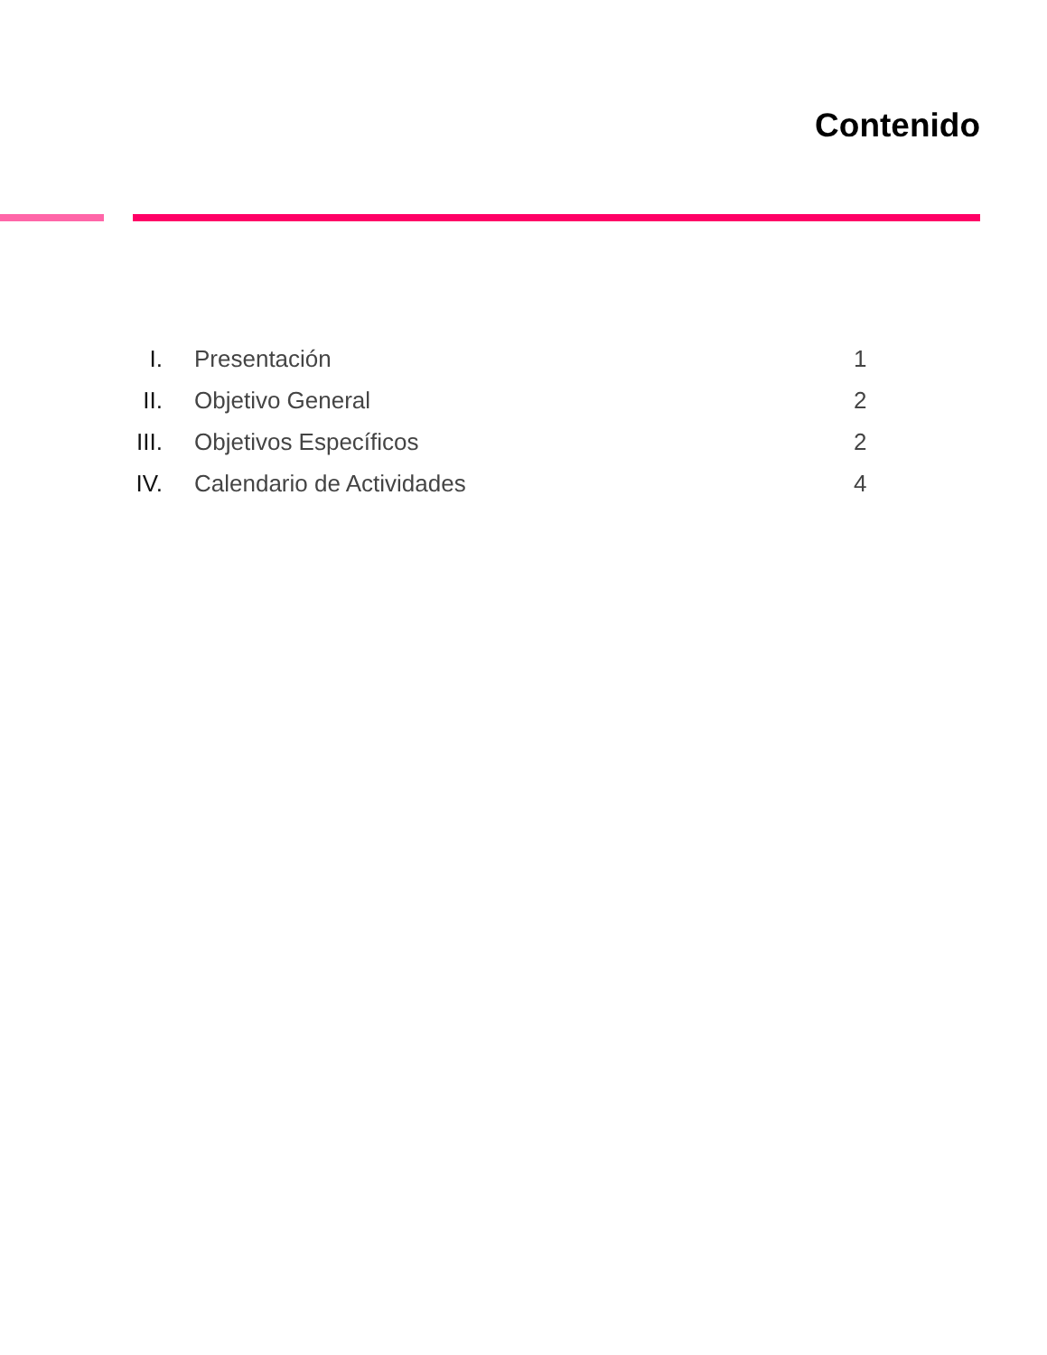Contenido
| I. | Presentación | 1 |
| II. | Objetivo General | 2 |
| III. | Objetivos Específicos | 2 |
| IV. | Calendario de Actividades | 4 |